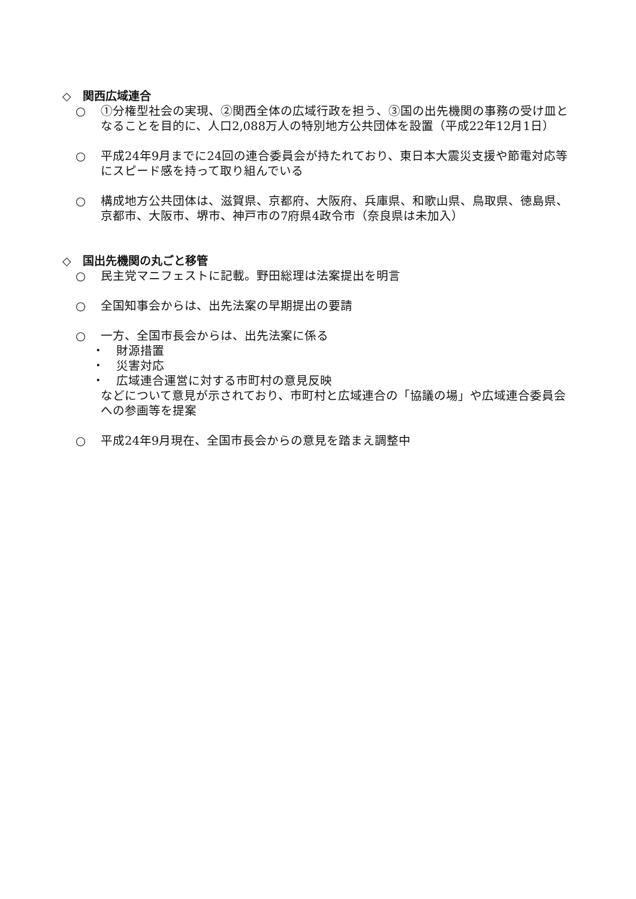◇　関西広域連合
○ ①分権型社会の実現、②関西全体の広域行政を担う、③国の出先機関の事務の受け皿となることを目的に、人口2,088万人の特別地方公共団体を設置（平成22年12月1日）
○ 平成24年9月までに24回の連合委員会が持たれており、東日本大震災支援や節電対応等にスピード感を持って取り組んでいる
○ 構成地方公共団体は、滋賀県、京都府、大阪府、兵庫県、和歌山県、鳥取県、徳島県、京都市、大阪市、堺市、神戸市の7府県4政令市（奈良県は未加入）
◇　国出先機関の丸ごと移管
○ 民主党マニフェストに記載。野田総理は法案提出を明言
○ 全国知事会からは、出先法案の早期提出の要請
○ 一方、全国市長会からは、出先法案に係る
・　財源措置
・　災害対応
・　広域連合運営に対する市町村の意見反映
などについて意見が示されており、市町村と広域連合の「協議の場」や広域連合委員会への参画等を提案
○ 平成24年9月現在、全国市長会からの意見を踏まえ調整中